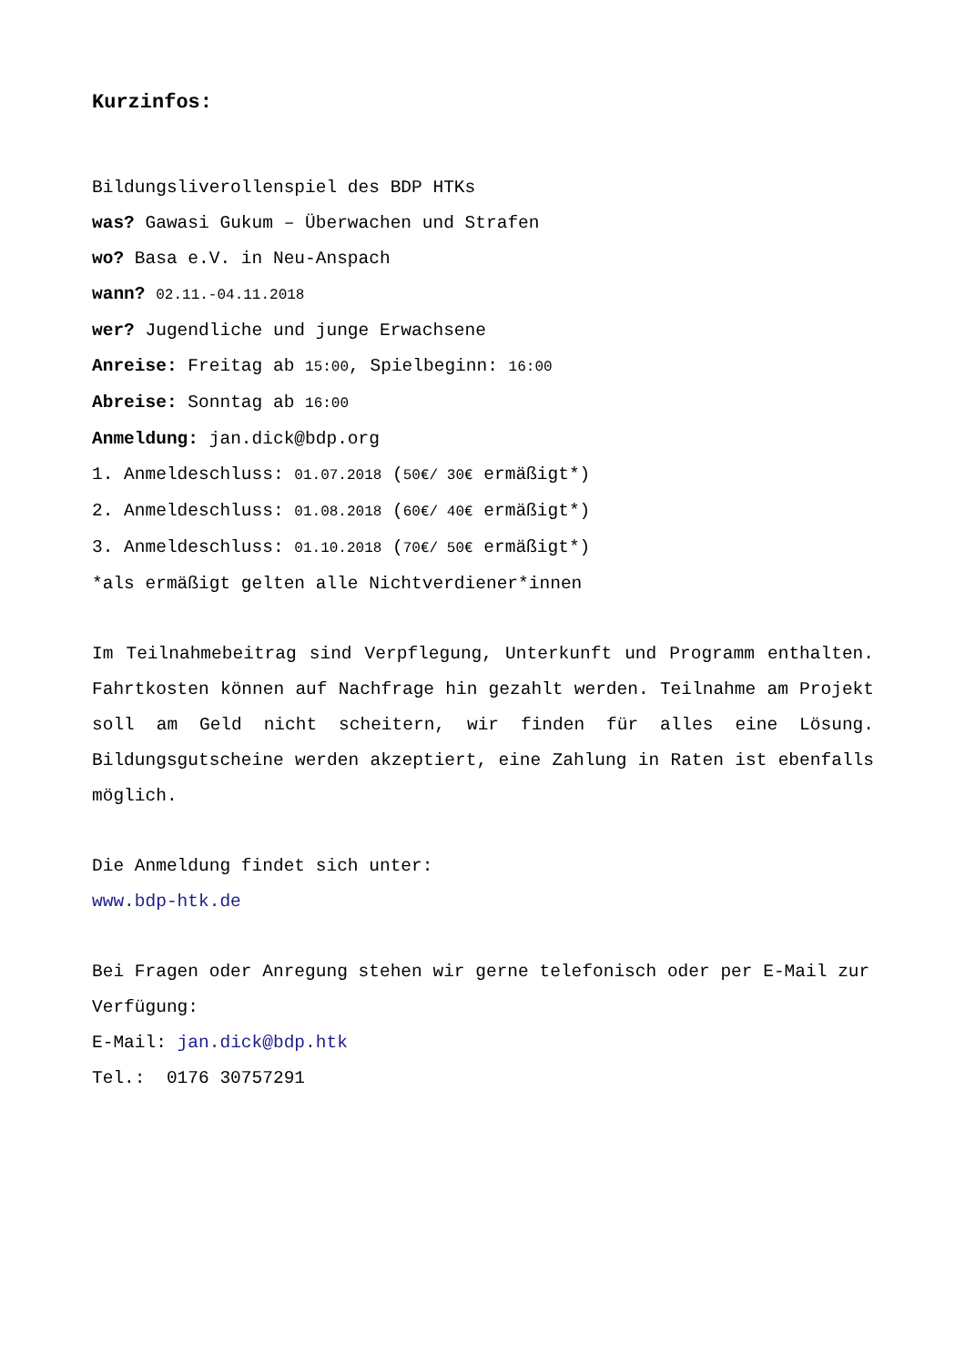Kurzinfos:
Bildungsliverollenspiel des BDP HTKs
was? Gawasi Gukum – Überwachen und Strafen
wo? Basa e.V. in Neu-Anspach
wann? 02.11.-04.11.2018
wer? Jugendliche und junge Erwachsene
Anreise: Freitag ab 15:00, Spielbeginn: 16:00
Abreise: Sonntag ab 16:00
Anmeldung: jan.dick@bdp.org
1. Anmeldeschluss: 01.07.2018 (50€/ 30€ ermäßigt*)
2. Anmeldeschluss: 01.08.2018 (60€/ 40€ ermäßigt*)
3. Anmeldeschluss: 01.10.2018 (70€/ 50€ ermäßigt*)
*als ermäßigt gelten alle Nichtverdiener*innen
Im Teilnahmebeitrag sind Verpflegung, Unterkunft und Programm enthalten. Fahrtkosten können auf Nachfrage hin gezahlt werden. Teilnahme am Projekt soll am Geld nicht scheitern, wir finden für alles eine Lösung. Bildungsgutscheine werden akzeptiert, eine Zahlung in Raten ist ebenfalls möglich.
Die Anmeldung findet sich unter:
www.bdp-htk.de
Bei Fragen oder Anregung stehen wir gerne telefonisch oder per E-Mail zur Verfügung:
E-Mail: jan.dick@bdp.htk
Tel.: 0176 30757291